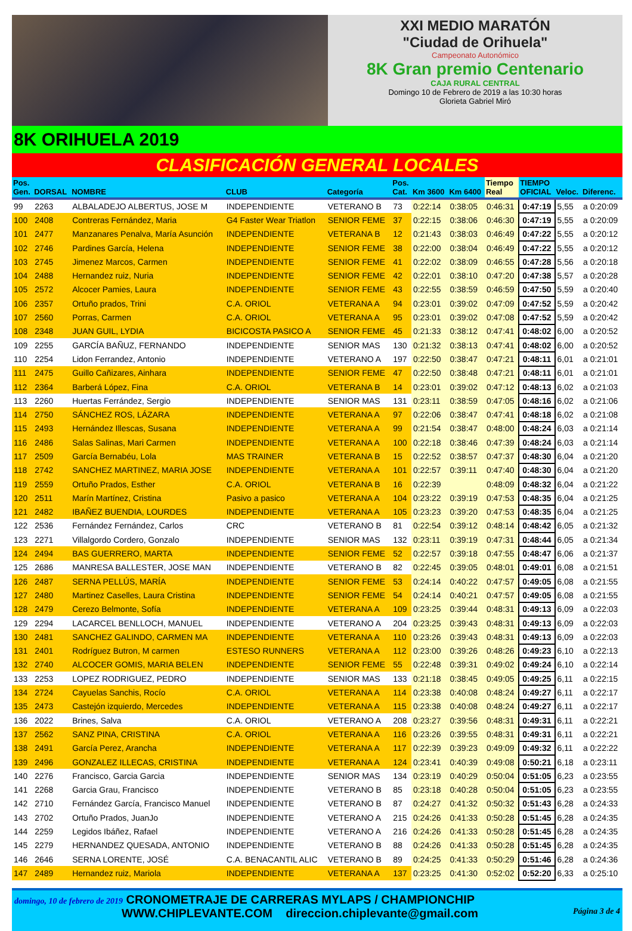XXI MEDIO MARATÓN
"Ciudad de Orihuela"
Campeonato Autonómico
8K Gran premio Centenario
CAJA RURAL CENTRAL
Domingo 10 de Febrero de 2019 a las 10:30 horas
Glorieta Gabriel Miró
8K ORIHUELA 2019
CLASIFICACIÓN GENERAL LOCALES
| Pos. Gen. | DORSAL | NOMBRE | CLUB | Categoría | Pos. Cat. | Km 3600 | Km 6400 | Tiempo Real | TIEMPO OFICIAL | Veloc. | Diferenc. |
| --- | --- | --- | --- | --- | --- | --- | --- | --- | --- | --- | --- |
| 99 | 2263 | ALBALADEJO ALBERTUS, JOSE M | INDEPENDIENTE | VETERANO B | 73 | 0:22:14 | 0:38:05 | 0:46:31 | 0:47:19 | 5,55 | a 0:20:09 |
| 100 | 2408 | Contreras Fernández, Maria | G4 Faster Wear Triatlon | SENIOR FEME | 37 | 0:22:15 | 0:38:06 | 0:46:30 | 0:47:19 | 5,55 | a 0:20:09 |
| 101 | 2477 | Manzanares Penalva, María Asunción | INDEPENDIENTE | VETERANA B | 12 | 0:21:43 | 0:38:03 | 0:46:49 | 0:47:22 | 5,55 | a 0:20:12 |
| 102 | 2746 | Pardines García, Helena | INDEPENDIENTE | SENIOR FEME | 38 | 0:22:00 | 0:38:04 | 0:46:49 | 0:47:22 | 5,55 | a 0:20:12 |
| 103 | 2745 | Jimenez Marcos, Carmen | INDEPENDIENTE | SENIOR FEME | 41 | 0:22:02 | 0:38:09 | 0:46:55 | 0:47:28 | 5,56 | a 0:20:18 |
| 104 | 2488 | Hernandez ruiz, Nuria | INDEPENDIENTE | SENIOR FEME | 42 | 0:22:01 | 0:38:10 | 0:47:20 | 0:47:38 | 5,57 | a 0:20:28 |
| 105 | 2572 | Alcocer Pamies, Laura | INDEPENDIENTE | SENIOR FEME | 43 | 0:22:55 | 0:38:59 | 0:46:59 | 0:47:50 | 5,59 | a 0:20:40 |
| 106 | 2357 | Ortuño prados, Trini | C.A. ORIOL | VETERANA A | 94 | 0:23:01 | 0:39:02 | 0:47:09 | 0:47:52 | 5,59 | a 0:20:42 |
| 107 | 2560 | Porras, Carmen | C.A. ORIOL | VETERANA A | 95 | 0:23:01 | 0:39:02 | 0:47:08 | 0:47:52 | 5,59 | a 0:20:42 |
| 108 | 2348 | JUAN GUIL, LYDIA | BICICOSTA PASICO A | SENIOR FEME | 45 | 0:21:33 | 0:38:12 | 0:47:41 | 0:48:02 | 6,00 | a 0:20:52 |
| 109 | 2255 | GARCÍA BAÑUZ, FERNANDO | INDEPENDIENTE | SENIOR MAS | 130 | 0:21:32 | 0:38:13 | 0:47:41 | 0:48:02 | 6,00 | a 0:20:52 |
| 110 | 2254 | Lidon Ferrandez, Antonio | INDEPENDIENTE | VETERANO A | 197 | 0:22:50 | 0:38:47 | 0:47:21 | 0:48:11 | 6,01 | a 0:21:01 |
| 111 | 2475 | Guillo Cañizares, Ainhara | INDEPENDIENTE | SENIOR FEME | 47 | 0:22:50 | 0:38:48 | 0:47:21 | 0:48:11 | 6,01 | a 0:21:01 |
| 112 | 2364 | Barberá López, Fina | C.A. ORIOL | VETERANA B | 14 | 0:23:01 | 0:39:02 | 0:47:12 | 0:48:13 | 6,02 | a 0:21:03 |
| 113 | 2260 | Huertas Ferrández, Sergio | INDEPENDIENTE | SENIOR MAS | 131 | 0:23:11 | 0:38:59 | 0:47:05 | 0:48:16 | 6,02 | a 0:21:06 |
| 114 | 2750 | SÁNCHEZ ROS, LÁZARA | INDEPENDIENTE | VETERANA A | 97 | 0:22:06 | 0:38:47 | 0:47:41 | 0:48:18 | 6,02 | a 0:21:08 |
| 115 | 2493 | Hernández Illescas, Susana | INDEPENDIENTE | VETERANA A | 99 | 0:21:54 | 0:38:47 | 0:48:00 | 0:48:24 | 6,03 | a 0:21:14 |
| 116 | 2486 | Salas Salinas, Mari Carmen | INDEPENDIENTE | VETERANA A | 100 | 0:22:18 | 0:38:46 | 0:47:39 | 0:48:24 | 6,03 | a 0:21:14 |
| 117 | 2509 | García Bernabéu, Lola | MAS TRAINER | VETERANA B | 15 | 0:22:52 | 0:38:57 | 0:47:37 | 0:48:30 | 6,04 | a 0:21:20 |
| 118 | 2742 | SANCHEZ MARTINEZ, MARIA JOSE | INDEPENDIENTE | VETERANA A | 101 | 0:22:57 | 0:39:11 | 0:47:40 | 0:48:30 | 6,04 | a 0:21:20 |
| 119 | 2559 | Ortuño Prados, Esther | C.A. ORIOL | VETERANA B | 16 | 0:22:39 | | 0:48:09 | 0:48:32 | 6,04 | a 0:21:22 |
| 120 | 2511 | Marín Martínez, Cristina | Pasivo a pasico | VETERANA A | 104 | 0:23:22 | 0:39:19 | 0:47:53 | 0:48:35 | 6,04 | a 0:21:25 |
| 121 | 2482 | IBAÑEZ BUENDIA, LOURDES | INDEPENDIENTE | VETERANA A | 105 | 0:23:23 | 0:39:20 | 0:47:53 | 0:48:35 | 6,04 | a 0:21:25 |
| 122 | 2536 | Fernández Fernández, Carlos | CRC | VETERANO B | 81 | 0:22:54 | 0:39:12 | 0:48:14 | 0:48:42 | 6,05 | a 0:21:32 |
| 123 | 2271 | Villalgordo Cordero, Gonzalo | INDEPENDIENTE | SENIOR MAS | 132 | 0:23:11 | 0:39:19 | 0:47:31 | 0:48:44 | 6,05 | a 0:21:34 |
| 124 | 2494 | BAS GUERRERO, MARTA | INDEPENDIENTE | SENIOR FEME | 52 | 0:22:57 | 0:39:18 | 0:47:55 | 0:48:47 | 6,06 | a 0:21:37 |
| 125 | 2686 | MANRESA BALLESTER, JOSE MAN | INDEPENDIENTE | VETERANO B | 82 | 0:22:45 | 0:39:05 | 0:48:01 | 0:49:01 | 6,08 | a 0:21:51 |
| 126 | 2487 | SERNA PELLÚS, MARÍA | INDEPENDIENTE | SENIOR FEME | 53 | 0:24:14 | 0:40:22 | 0:47:57 | 0:49:05 | 6,08 | a 0:21:55 |
| 127 | 2480 | Martinez Caselles, Laura Cristina | INDEPENDIENTE | SENIOR FEME | 54 | 0:24:14 | 0:40:21 | 0:47:57 | 0:49:05 | 6,08 | a 0:21:55 |
| 128 | 2479 | Cerezo Belmonte, Sofía | INDEPENDIENTE | VETERANA A | 109 | 0:23:25 | 0:39:44 | 0:48:31 | 0:49:13 | 6,09 | a 0:22:03 |
| 129 | 2294 | LACARCEL BENLLOCH, MANUEL | INDEPENDIENTE | VETERANO A | 204 | 0:23:25 | 0:39:43 | 0:48:31 | 0:49:13 | 6,09 | a 0:22:03 |
| 130 | 2481 | SANCHEZ GALINDO, CARMEN MA | INDEPENDIENTE | VETERANA A | 110 | 0:23:26 | 0:39:43 | 0:48:31 | 0:49:13 | 6,09 | a 0:22:03 |
| 131 | 2401 | Rodríguez Butron, M carmen | ESTESO RUNNERS | VETERANA A | 112 | 0:23:00 | 0:39:26 | 0:48:26 | 0:49:23 | 6,10 | a 0:22:13 |
| 132 | 2740 | ALCOCER GOMIS, MARIA BELEN | INDEPENDIENTE | SENIOR FEME | 55 | 0:22:48 | 0:39:31 | 0:49:02 | 0:49:24 | 6,10 | a 0:22:14 |
| 133 | 2253 | LOPEZ RODRIGUEZ, PEDRO | INDEPENDIENTE | SENIOR MAS | 133 | 0:21:18 | 0:38:45 | 0:49:05 | 0:49:25 | 6,11 | a 0:22:15 |
| 134 | 2724 | Cayuelas Sanchis, Rocío | C.A. ORIOL | VETERANA A | 114 | 0:23:38 | 0:40:08 | 0:48:24 | 0:49:27 | 6,11 | a 0:22:17 |
| 135 | 2473 | Castejón izquierdo, Mercedes | INDEPENDIENTE | VETERANA A | 115 | 0:23:38 | 0:40:08 | 0:48:24 | 0:49:27 | 6,11 | a 0:22:17 |
| 136 | 2022 | Brines, Salva | C.A. ORIOL | VETERANO A | 208 | 0:23:27 | 0:39:56 | 0:48:31 | 0:49:31 | 6,11 | a 0:22:21 |
| 137 | 2562 | SANZ PINA, CRISTINA | C.A. ORIOL | VETERANA A | 116 | 0:23:26 | 0:39:55 | 0:48:31 | 0:49:31 | 6,11 | a 0:22:21 |
| 138 | 2491 | García Perez, Arancha | INDEPENDIENTE | VETERANA A | 117 | 0:22:39 | 0:39:23 | 0:49:09 | 0:49:32 | 6,11 | a 0:22:22 |
| 139 | 2496 | GONZALEZ ILLECAS, CRISTINA | INDEPENDIENTE | VETERANA A | 124 | 0:23:41 | 0:40:39 | 0:49:08 | 0:50:21 | 6,18 | a 0:23:11 |
| 140 | 2276 | Francisco, Garcia Garcia | INDEPENDIENTE | SENIOR MAS | 134 | 0:23:19 | 0:40:29 | 0:50:04 | 0:51:05 | 6,23 | a 0:23:55 |
| 141 | 2268 | Garcia Grau, Francisco | INDEPENDIENTE | VETERANO B | 85 | 0:23:18 | 0:40:28 | 0:50:04 | 0:51:05 | 6,23 | a 0:23:55 |
| 142 | 2710 | Fernández García, Francisco Manuel | INDEPENDIENTE | VETERANO B | 87 | 0:24:27 | 0:41:32 | 0:50:32 | 0:51:43 | 6,28 | a 0:24:33 |
| 143 | 2702 | Ortuño Prados, JuanJo | INDEPENDIENTE | VETERANO A | 215 | 0:24:26 | 0:41:33 | 0:50:28 | 0:51:45 | 6,28 | a 0:24:35 |
| 144 | 2259 | Legidos Ibáñez, Rafael | INDEPENDIENTE | VETERANO A | 216 | 0:24:26 | 0:41:33 | 0:50:28 | 0:51:45 | 6,28 | a 0:24:35 |
| 145 | 2279 | HERNANDEZ QUESADA, ANTONIO | INDEPENDIENTE | VETERANO B | 88 | 0:24:26 | 0:41:33 | 0:50:28 | 0:51:45 | 6,28 | a 0:24:35 |
| 146 | 2646 | SERNA LORENTE, JOSÉ | C.A. BENACANTIL ALIC | VETERANO B | 89 | 0:24:25 | 0:41:33 | 0:50:29 | 0:51:46 | 6,28 | a 0:24:36 |
| 147 | 2489 | Hernandez ruiz, Mariola | INDEPENDIENTE | VETERANA A | 137 | 0:23:25 | 0:41:30 | 0:52:02 | 0:52:20 | 6,33 | a 0:25:10 |
domingo, 10 de febrero de 2019 CRONOMETRAJE DE CARRERAS MYLAPS / CHAMPIONCHIP
WWW.CHIPLEVANTE.COM direccion.chiplevante@gmail.com Página 3 de 4